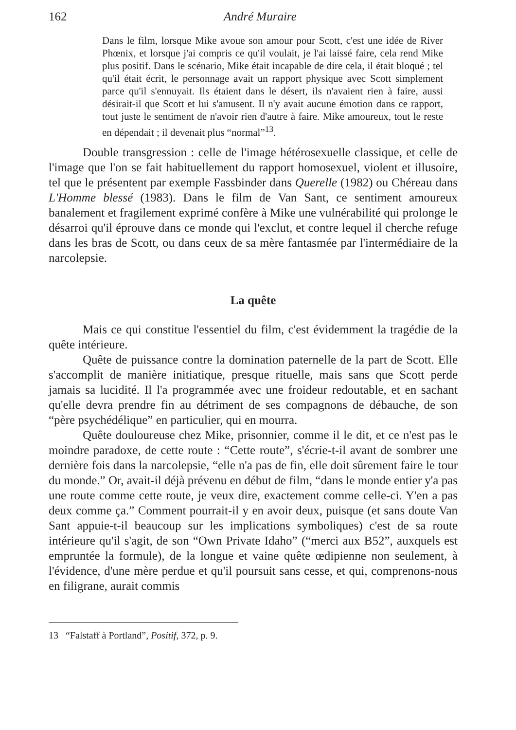162 André Muraire
Dans le film, lorsque Mike avoue son amour pour Scott, c'est une idée de River Phœnix, et lorsque j'ai compris ce qu'il voulait, je l'ai laissé faire, cela rend Mike plus positif. Dans le scénario, Mike était incapable de dire cela, il était bloqué ; tel qu'il était écrit, le personnage avait un rapport physique avec Scott simplement parce qu'il s'ennuyait. Ils étaient dans le désert, ils n'avaient rien à faire, aussi désirait-il que Scott et lui s'amusent. Il n'y avait aucune émotion dans ce rapport, tout juste le sentiment de n'avoir rien d'autre à faire. Mike amoureux, tout le reste en dépendait ; il devenait plus “normal”<sup>13</sup>.
Double transgression : celle de l'image hétérosexuelle classique, et celle de l'image que l'on se fait habituellement du rapport homosexuel, violent et illusoire, tel que le présentent par exemple Fassbinder dans Querelle (1982) ou Chéreau dans L'Homme blessé (1983). Dans le film de Van Sant, ce sentiment amoureux banalement et fragilement exprimé confère à Mike une vulnérabilité qui prolonge le désarroi qu'il éprouve dans ce monde qui l'exclut, et contre lequel il cherche refuge dans les bras de Scott, ou dans ceux de sa mère fantasmée par l'intermédiaire de la narcolepsie.
La quête
Mais ce qui constitue l'essentiel du film, c'est évidemment la tragédie de la quête intérieure.
Quête de puissance contre la domination paternelle de la part de Scott. Elle s'accomplit de manière initiatique, presque rituelle, mais sans que Scott perde jamais sa lucidité. Il l'a programmée avec une froideur redoutable, et en sachant qu'elle devra prendre fin au détriment de ses compagnons de débauche, de son “père psychédélique” en particulier, qui en mourra.
Quête douloureuse chez Mike, prisonnier, comme il le dit, et ce n'est pas le moindre paradoxe, de cette route : “Cette route”, s'écrie-t-il avant de sombrer une dernière fois dans la narcolepsie, “elle n'a pas de fin, elle doit sûrement faire le tour du monde.” Or, avait-il déjà prévenu en début de film, “dans le monde entier y'a pas une route comme cette route, je veux dire, exactement comme celle-ci. Y'en a pas deux comme ça.” Comment pourrait-il y en avoir deux, puisque (et sans doute Van Sant appuie-t-il beaucoup sur les implications symboliques) c'est de sa route intérieure qu'il s'agit, de son “Own Private Idaho” (“merci aux B52”, auxquels est empruntée la formule), de la longue et vaine quête œdipienne non seulement, à l'évidence, d'une mère perdue et qu'il poursuit sans cesse, et qui, comprenons-nous en filigrane, aurait commis
13 “Falstaff à Portland”, Positif, 372, p. 9.